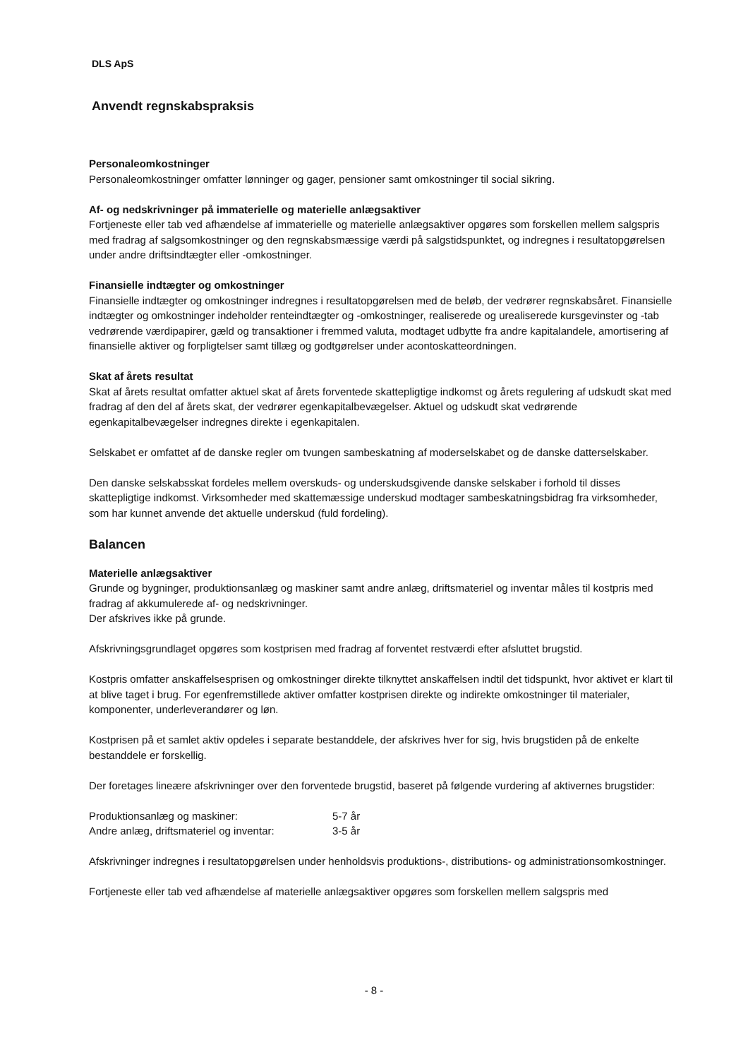DLS ApS
Anvendt regnskabspraksis
Personaleomkostninger
Personaleomkostninger omfatter lønninger og gager, pensioner samt omkostninger til social sikring.
Af- og nedskrivninger på immaterielle og materielle anlægsaktiver
Fortjeneste eller tab ved afhændelse af immaterielle og materielle anlægsaktiver opgøres som forskellen mellem salgspris med fradrag af salgsomkostninger og den regnskabsmæssige værdi på salgstidspunktet, og indregnes i resultatopgørelsen under andre driftsindtægter eller -omkostninger.
Finansielle indtægter og omkostninger
Finansielle indtægter og omkostninger indregnes i resultatopgørelsen med de beløb, der vedrører regnskabsåret. Finansielle indtægter og omkostninger indeholder renteindtægter og -omkostninger, realiserede og urealiserede kursgevinster og -tab vedrørende værdipapirer, gæld og transaktioner i fremmed valuta, modtaget udbytte fra andre kapitalandele, amortisering af finansielle aktiver og forpligtelser samt tillæg og godtgørelser under acontoskatteordningen.
Skat af årets resultat
Skat af årets resultat omfatter aktuel skat af årets forventede skattepligtige indkomst og årets regulering af udskudt skat med fradrag af den del af årets skat, der vedrører egenkapitalbevægelser. Aktuel og udskudt skat vedrørende egenkapitalbevægelser indregnes direkte i egenkapitalen.
Selskabet er omfattet af de danske regler om tvungen sambeskatning af moderselskabet og de danske datterselskaber.
Den danske selskabsskat fordeles mellem overskuds- og underskudsgivende danske selskaber i forhold til disses skattepligtige indkomst. Virksomheder med skattemæssige underskud modtager sambeskatningsbidrag fra virksomheder, som har kunnet anvende det aktuelle underskud (fuld fordeling).
Balancen
Materielle anlægsaktiver
Grunde og bygninger, produktionsanlæg og maskiner samt andre anlæg, driftsmateriel og inventar måles til kostpris med fradrag af akkumulerede af- og nedskrivninger.
Der afskrives ikke på grunde.
Afskrivningsgrundlaget opgøres som kostprisen med fradrag af forventet restværdi efter afsluttet brugstid.
Kostpris omfatter anskaffelsesprisen og omkostninger direkte tilknyttet anskaffelsen indtil det tidspunkt, hvor aktivet er klart til at blive taget i brug. For egenfremstillede aktiver omfatter kostprisen direkte og indirekte omkostninger til materialer, komponenter, underleverandører og løn.
Kostprisen på et samlet aktiv opdeles i separate bestanddele, der afskrives hver for sig, hvis brugstiden på de enkelte bestanddele er forskellig.
Der foretages lineære afskrivninger over den forventede brugstid, baseret på følgende vurdering af aktivernes brugstider:
| Produktionsanlæg og maskiner: | 5-7 år |
| Andre anlæg, driftsmateriel og inventar: | 3-5 år |
Afskrivninger indregnes i resultatopgørelsen under henholdsvis produktions-, distributions- og administrationsomkostninger.
Fortjeneste eller tab ved afhændelse af materielle anlægsaktiver opgøres som forskellen mellem salgspris med
- 8 -